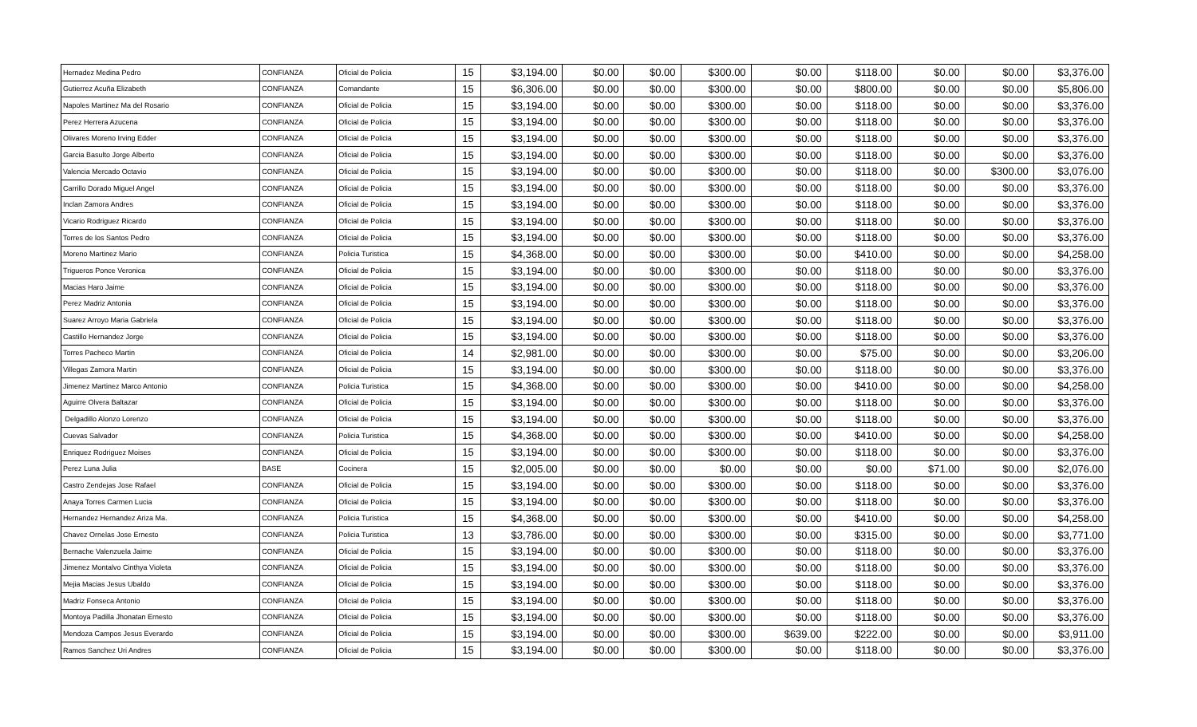| Hernadez Medina Pedro | CONFIANZA | Oficial de Policia | 15 | $3,194.00 | $0.00 | $0.00 | $300.00 | $0.00 | $118.00 | $0.00 | $0.00 | $3,376.00 |
| Gutierrez Acuña Elizabeth | CONFIANZA | Comandante | 15 | $6,306.00 | $0.00 | $0.00 | $300.00 | $0.00 | $800.00 | $0.00 | $0.00 | $5,806.00 |
| Napoles Martinez Ma del Rosario | CONFIANZA | Oficial de Policia | 15 | $3,194.00 | $0.00 | $0.00 | $300.00 | $0.00 | $118.00 | $0.00 | $0.00 | $3,376.00 |
| Perez Herrera Azucena | CONFIANZA | Oficial de Policia | 15 | $3,194.00 | $0.00 | $0.00 | $300.00 | $0.00 | $118.00 | $0.00 | $0.00 | $3,376.00 |
| Olivares Moreno Irving Edder | CONFIANZA | Oficial de Policia | 15 | $3,194.00 | $0.00 | $0.00 | $300.00 | $0.00 | $118.00 | $0.00 | $0.00 | $3,376.00 |
| Garcia Basulto Jorge Alberto | CONFIANZA | Oficial de Policia | 15 | $3,194.00 | $0.00 | $0.00 | $300.00 | $0.00 | $118.00 | $0.00 | $0.00 | $3,376.00 |
| Valencia Mercado Octavio | CONFIANZA | Oficial de Policia | 15 | $3,194.00 | $0.00 | $0.00 | $300.00 | $0.00 | $118.00 | $0.00 | $300.00 | $3,076.00 |
| Carrillo Dorado Miguel Angel | CONFIANZA | Oficial de Policia | 15 | $3,194.00 | $0.00 | $0.00 | $300.00 | $0.00 | $118.00 | $0.00 | $0.00 | $3,376.00 |
| Inclan Zamora Andres | CONFIANZA | Oficial de Policia | 15 | $3,194.00 | $0.00 | $0.00 | $300.00 | $0.00 | $118.00 | $0.00 | $0.00 | $3,376.00 |
| Vicario Rodriguez Ricardo | CONFIANZA | Oficial de Policia | 15 | $3,194.00 | $0.00 | $0.00 | $300.00 | $0.00 | $118.00 | $0.00 | $0.00 | $3,376.00 |
| Torres de los Santos Pedro | CONFIANZA | Oficial de Policia | 15 | $3,194.00 | $0.00 | $0.00 | $300.00 | $0.00 | $118.00 | $0.00 | $0.00 | $3,376.00 |
| Moreno Martinez Mario | CONFIANZA | Policia Turistica | 15 | $4,368.00 | $0.00 | $0.00 | $300.00 | $0.00 | $410.00 | $0.00 | $0.00 | $4,258.00 |
| Trigueros Ponce Veronica | CONFIANZA | Oficial de Policia | 15 | $3,194.00 | $0.00 | $0.00 | $300.00 | $0.00 | $118.00 | $0.00 | $0.00 | $3,376.00 |
| Macias Haro Jaime | CONFIANZA | Oficial de Policia | 15 | $3,194.00 | $0.00 | $0.00 | $300.00 | $0.00 | $118.00 | $0.00 | $0.00 | $3,376.00 |
| Perez Madriz Antonia | CONFIANZA | Oficial de Policia | 15 | $3,194.00 | $0.00 | $0.00 | $300.00 | $0.00 | $118.00 | $0.00 | $0.00 | $3,376.00 |
| Suarez Arroyo Maria Gabriela | CONFIANZA | Oficial de Policia | 15 | $3,194.00 | $0.00 | $0.00 | $300.00 | $0.00 | $118.00 | $0.00 | $0.00 | $3,376.00 |
| Castillo Hernandez Jorge | CONFIANZA | Oficial de Policia | 15 | $3,194.00 | $0.00 | $0.00 | $300.00 | $0.00 | $118.00 | $0.00 | $0.00 | $3,376.00 |
| Torres Pacheco Martin | CONFIANZA | Oficial de Policia | 14 | $2,981.00 | $0.00 | $0.00 | $300.00 | $0.00 | $75.00 | $0.00 | $0.00 | $3,206.00 |
| Villegas Zamora Martin | CONFIANZA | Oficial de Policia | 15 | $3,194.00 | $0.00 | $0.00 | $300.00 | $0.00 | $118.00 | $0.00 | $0.00 | $3,376.00 |
| Jimenez Martinez Marco Antonio | CONFIANZA | Policia Turistica | 15 | $4,368.00 | $0.00 | $0.00 | $300.00 | $0.00 | $410.00 | $0.00 | $0.00 | $4,258.00 |
| Aguirre Olvera Baltazar | CONFIANZA | Oficial de Policia | 15 | $3,194.00 | $0.00 | $0.00 | $300.00 | $0.00 | $118.00 | $0.00 | $0.00 | $3,376.00 |
| Delgadillo Alonzo Lorenzo | CONFIANZA | Oficial de Policia | 15 | $3,194.00 | $0.00 | $0.00 | $300.00 | $0.00 | $118.00 | $0.00 | $0.00 | $3,376.00 |
| Cuevas Salvador | CONFIANZA | Policia Turistica | 15 | $4,368.00 | $0.00 | $0.00 | $300.00 | $0.00 | $410.00 | $0.00 | $0.00 | $4,258.00 |
| Enriquez Rodriguez Moises | CONFIANZA | Oficial de Policia | 15 | $3,194.00 | $0.00 | $0.00 | $300.00 | $0.00 | $118.00 | $0.00 | $0.00 | $3,376.00 |
| Perez Luna Julia | BASE | Cocinera | 15 | $2,005.00 | $0.00 | $0.00 | $0.00 | $0.00 | $0.00 | $71.00 | $0.00 | $2,076.00 |
| Castro Zendejas Jose Rafael | CONFIANZA | Oficial de Policia | 15 | $3,194.00 | $0.00 | $0.00 | $300.00 | $0.00 | $118.00 | $0.00 | $0.00 | $3,376.00 |
| Anaya Torres Carmen Lucia | CONFIANZA | Oficial de Policia | 15 | $3,194.00 | $0.00 | $0.00 | $300.00 | $0.00 | $118.00 | $0.00 | $0.00 | $3,376.00 |
| Hernandez Hernandez Ariza Ma. | CONFIANZA | Policia Turistica | 15 | $4,368.00 | $0.00 | $0.00 | $300.00 | $0.00 | $410.00 | $0.00 | $0.00 | $4,258.00 |
| Chavez Ornelas Jose Ernesto | CONFIANZA | Policia Turistica | 13 | $3,786.00 | $0.00 | $0.00 | $300.00 | $0.00 | $315.00 | $0.00 | $0.00 | $3,771.00 |
| Bernache Valenzuela Jaime | CONFIANZA | Oficial de Policia | 15 | $3,194.00 | $0.00 | $0.00 | $300.00 | $0.00 | $118.00 | $0.00 | $0.00 | $3,376.00 |
| Jimenez Montalvo Cinthya Violeta | CONFIANZA | Oficial de Policia | 15 | $3,194.00 | $0.00 | $0.00 | $300.00 | $0.00 | $118.00 | $0.00 | $0.00 | $3,376.00 |
| Mejia Macias Jesus Ubaldo | CONFIANZA | Oficial de Policia | 15 | $3,194.00 | $0.00 | $0.00 | $300.00 | $0.00 | $118.00 | $0.00 | $0.00 | $3,376.00 |
| Madriz Fonseca Antonio | CONFIANZA | Oficial de Policia | 15 | $3,194.00 | $0.00 | $0.00 | $300.00 | $0.00 | $118.00 | $0.00 | $0.00 | $3,376.00 |
| Montoya Padilla Jhonatan Ernesto | CONFIANZA | Oficial de Policia | 15 | $3,194.00 | $0.00 | $0.00 | $300.00 | $0.00 | $118.00 | $0.00 | $0.00 | $3,376.00 |
| Mendoza Campos Jesus Everardo | CONFIANZA | Oficial de Policia | 15 | $3,194.00 | $0.00 | $0.00 | $300.00 | $639.00 | $222.00 | $0.00 | $0.00 | $3,911.00 |
| Ramos Sanchez Uri Andres | CONFIANZA | Oficial de Policia | 15 | $3,194.00 | $0.00 | $0.00 | $300.00 | $0.00 | $118.00 | $0.00 | $0.00 | $3,376.00 |